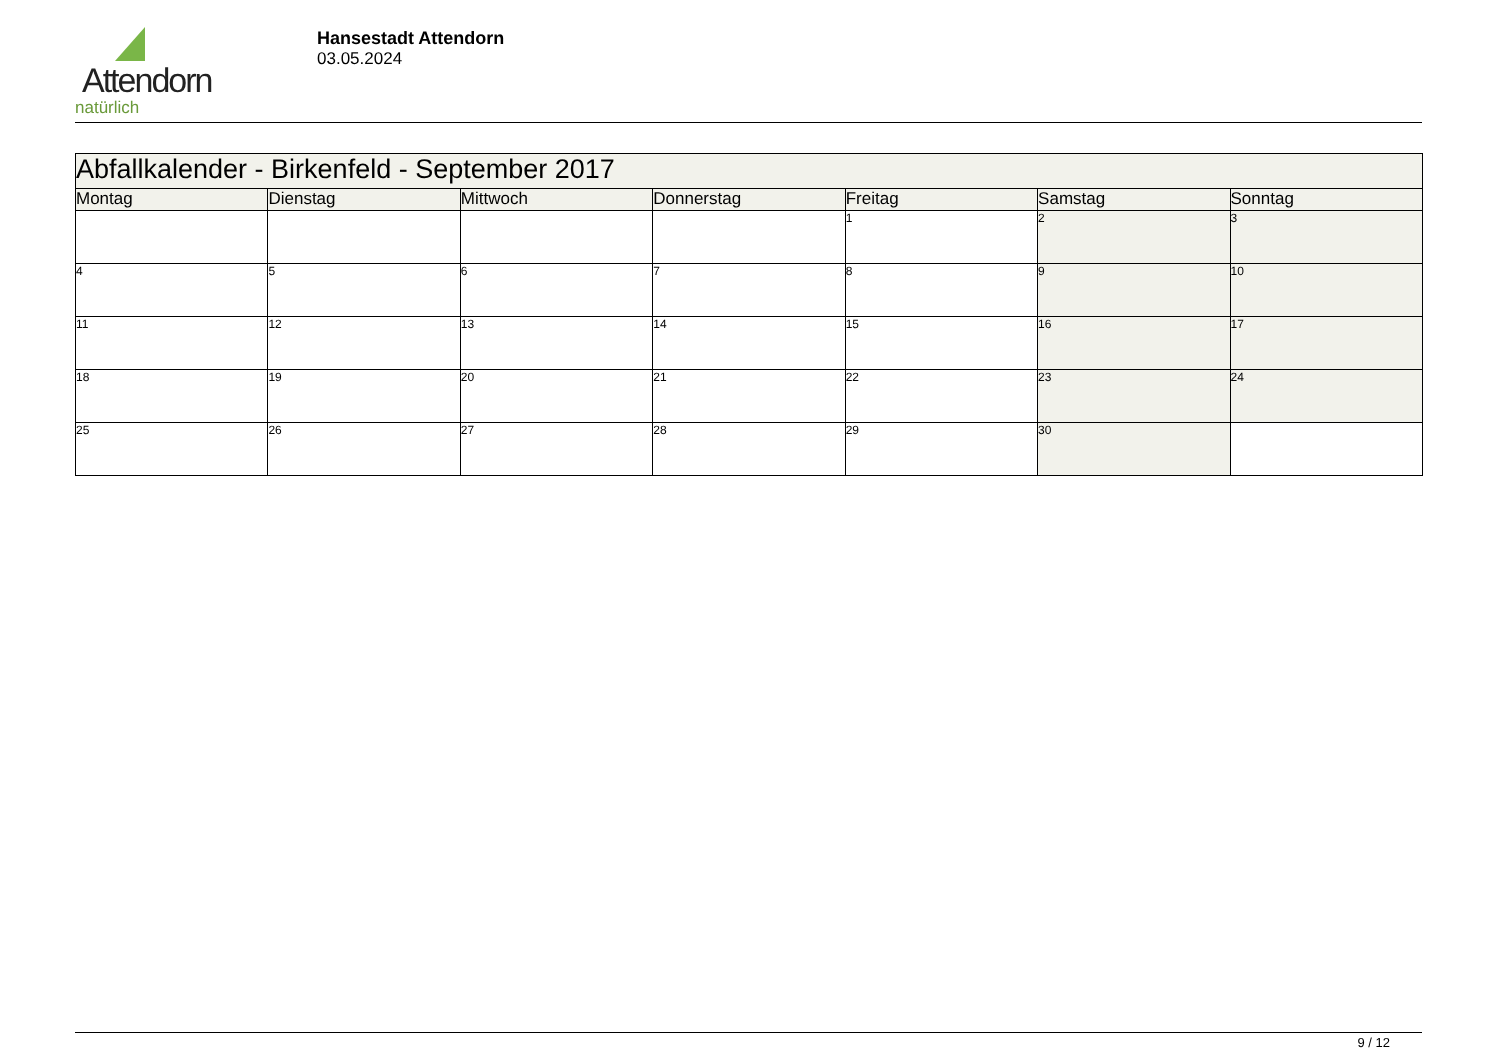Attendorn
natürlich
Hansestadt Attendorn
03.05.2024
| Abfallkalender - Birkenfeld - September 2017 | | | | | | |
| Montag | Dienstag | Mittwoch | Donnerstag | Freitag | Samstag | Sonntag |
| | | | | 1 | 2 | 3 |
| 4 | 5 | 6 | 7 | 8 | 9 | 10 |
| 11 | 12 | 13 | 14 | 15 | 16 | 17 |
| 18 | 19 | 20 | 21 | 22 | 23 | 24 |
| 25 | 26 | 27 | 28 | 29 | 30 | |
9 / 12